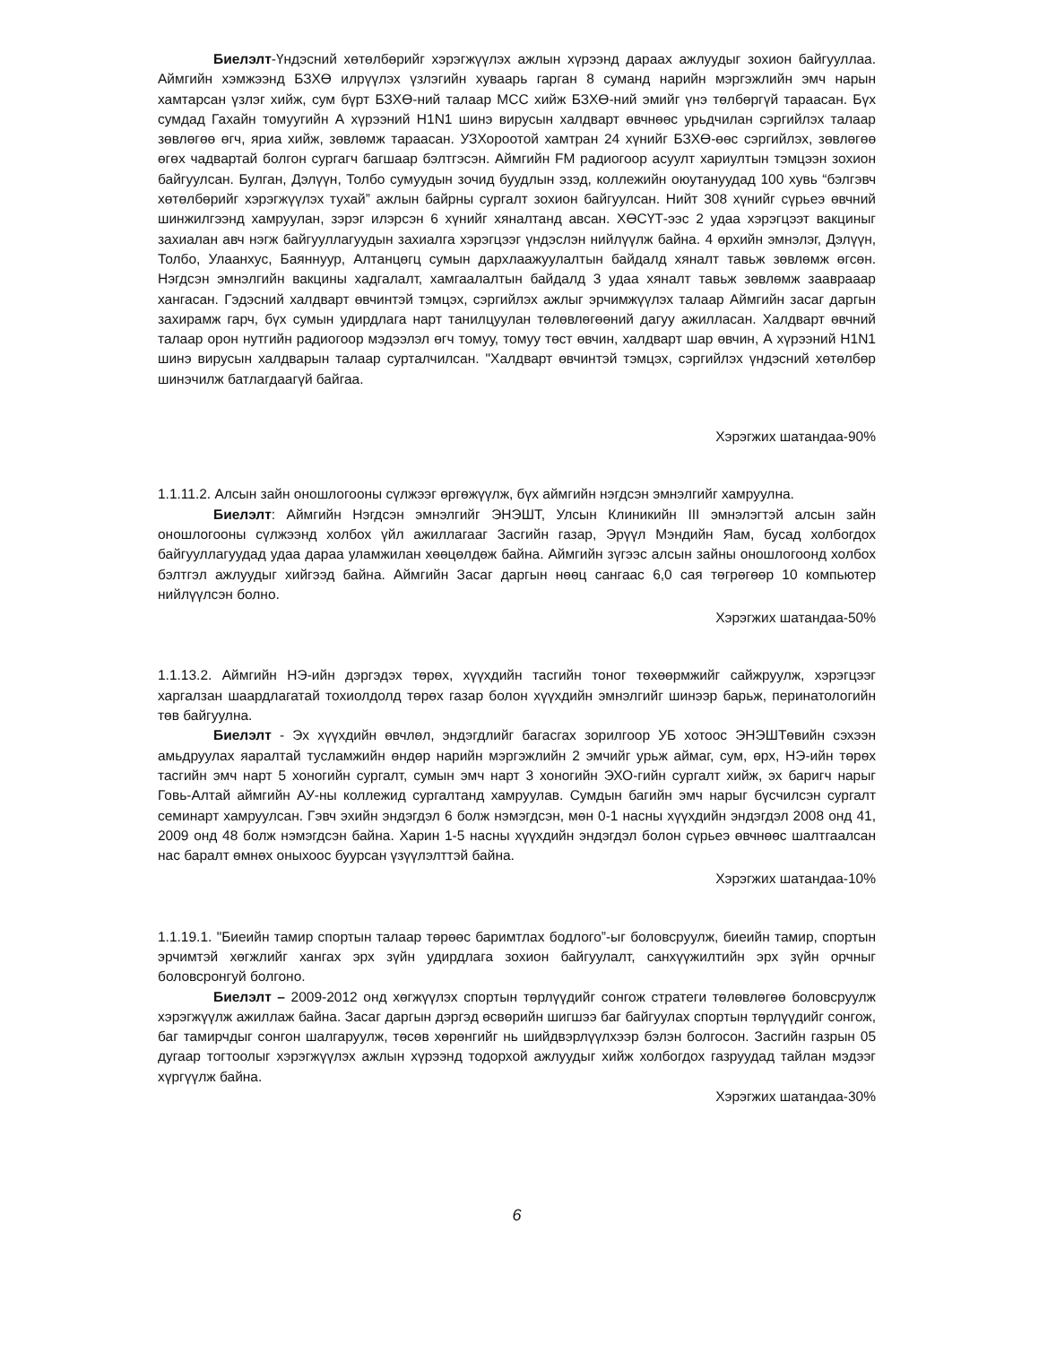Биелэлт-Үндэсний хөтөлбөрийг хэрэгжүүлэх ажлын хүрээнд дараах ажлуудыг зохион байгууллаа. Аймгийн хэмжээнд БЗХӨ илрүүлэх үзлэгийн хуваарь гарган 8 суманд нарийн мэргэжлийн эмч нарын хамтарсан үзлэг хийж, сум бүрт БЗХӨ-ний талаар МСС хийж БЗХӨ-ний эмийг үнэ төлбөргүй тараасан. Бүх сумдад Гахайн томуугийн А хүрээний H1N1 шинэ вирусын халдварт өвчнөөс урьдчилан сэргийлэх талаар зөвлөгөө өгч, яриа хийж, зөвлөмж тараасан. УЗХороотой хамтран 24 хүнийг БЗХӨ-өөс сэргийлэх, зөвлөгөө өгөх чадвартай болгон сургагч багшаар бэлтгэсэн. Аймгийн FM радиогоор асуулт хариултын тэмцээн зохион байгуулсан. Булган, Дэлүүн, Толбо сумуудын зочид буудлын эзэд, коллежийн оюутануудад 100 хувь “бэлгэвч хөтөлбөрийг хэрэгжүүлэх тухай” ажлын байрны сургалт зохион байгуулсан. Нийт 308 хүнийг сүрьеэ өвчний шинжилгээнд хамруулан, зэрэг илэрсэн 6 хүнийг хяналтанд авсан. ХӨСҮТ-ээс 2 удаа хэрэгцээт вакциныг захиалан авч нэгж байгууллагуудын захиалга хэрэгцээг үндэслэн нийлүүлж байна. 4 өрхийн эмнэлэг, Дэлүүн, Толбо, Улаанхус, Баяннуур, Алтанцөгц сумын дархлаажуулалтын байдалд хяналт тавьж зөвлөмж өгсөн. Нэгдсэн эмнэлгийн вакцины хадгалалт, хамгаалалтын байдалд 3 удаа хяналт тавьж зөвлөмж зааврааар хангасан. Гэдэсний халдварт өвчинтэй тэмцэх, сэргийлэх ажлыг эрчимжүүлэх талаар Аймгийн засаг даргын захирамж гарч, бүх сумын удирдлага нарт танилцуулан төлөвлөгөөний дагуу ажилласан. Халдварт өвчний талаар орон нутгийн радиогоор мэдээлэл өгч томуу, томуу төст өвчин, халдварт шар өвчин, А хүрээний H1N1 шинэ вирусын халдварын талаар сурталчилсан. "Халдварт өвчинтэй тэмцэх, сэргийлэх үндэсний хөтөлбөр шинэчилж батлагдаагүй байгаа.
Хэрэгжих шатандаа-90%
1.1.11.2. Алсын зайн оношлогооны сүлжээг өргөжүүлж, бүх аймгийн нэгдсэн эмнэлгийг хамруулна.
Биелэлт: Аймгийн Нэгдсэн эмнэлгийг ЭНЭШТ, Улсын Клиникийн III эмнэлэгтэй алсын зайн оношлогооны сүлжээнд холбох үйл ажиллагааг Засгийн газар, Эрүүл Мэндийн Яам, бусад холбогдох байгууллагуудад удаа дараа уламжилан хөөцөлдөж байна. Аймгийн зүгээс алсын зайны оношлогоонд холбох бэлтгэл ажлуудыг хийгээд байна. Аймгийн Засаг даргын нөөц сангаас 6,0 сая төгрөгөөр 10 компьютер нийлүүлсэн болно.
Хэрэгжих шатандаа-50%
1.1.13.2. Аймгийн НЭ-ийн дэргэдэх төрөх, хүүхдийн тасгийн тоног төхөөрмжийг сайжруулж, хэрэгцээг харгалзан шаардлагатай тохиолдолд төрөх газар болон хүүхдийн эмнэлгийг шинээр барьж, перинатологийн төв байгуулна.
Биелэлт - Эх хүүхдийн өвчлөл, эндэгдлийг багасгах зорилгоор УБ хотоос ЭНЭШТөвийн сэхээн амьдруулах яаралтай тусламжийн өндөр нарийн мэргэжлийн 2 эмчийг урьж аймаг, сум, өрх, НЭ-ийн төрөх тасгийн эмч нарт 5 хоногийн сургалт, сумын эмч нарт 3 хоногийн ЭХО-гийн сургалт хийж, эх баригч нарыг Говь-Алтай аймгийн АУ-ны коллежид сургалтанд хамруулав. Сумдын багийн эмч нарыг бүсчилсэн сургалт семинарт хамруулсан. Гэвч эхийн эндэгдэл 6 болж нэмэгдсэн, мөн 0-1 насны хүүхдийн эндэгдэл 2008 онд 41, 2009 онд 48 болж нэмэгдсэн байна. Харин 1-5 насны хүүхдийн эндэгдэл болон сүрьеэ өвчнөөс шалтгаалсан нас баралт өмнөх оныхоос буурсан үзүүлэлттэй байна.
Хэрэгжих шатандаа-10%
1.1.19.1. "Биеийн тамир спортын талаар төрөөс баримтлах бодлого”-ыг боловсруулж, биеийн тамир, спортын эрчимтэй хөгжлийг хангах эрх зүйн удирдлага зохион байгуулалт, санхүүжилтийн эрх зүйн орчныг боловсронгуй болгоно.
Биелэлт – 2009-2012 онд хөгжүүлэх спортын төрлүүдийг сонгож стратеги төлөвлөгөө боловсруулж хэрэгжүүлж ажиллаж байна. Засаг даргын дэргэд өсвөрийн шигшээ баг байгуулах спортын төрлүүдийг сонгож, баг тамирчдыг сонгон шалгаруулж, төсөв хөрөнгийг нь шийдвэрлүүлхээр бэлэн болгосон. Засгийн газрын 05 дугаар тогтоолыг хэрэгжүүлэх ажлын хүрээнд тодорхой ажлуудыг хийж холбогдох газруудад тайлан мэдээг хүргүүлж байна.
Хэрэгжих шатандаа-30%
6